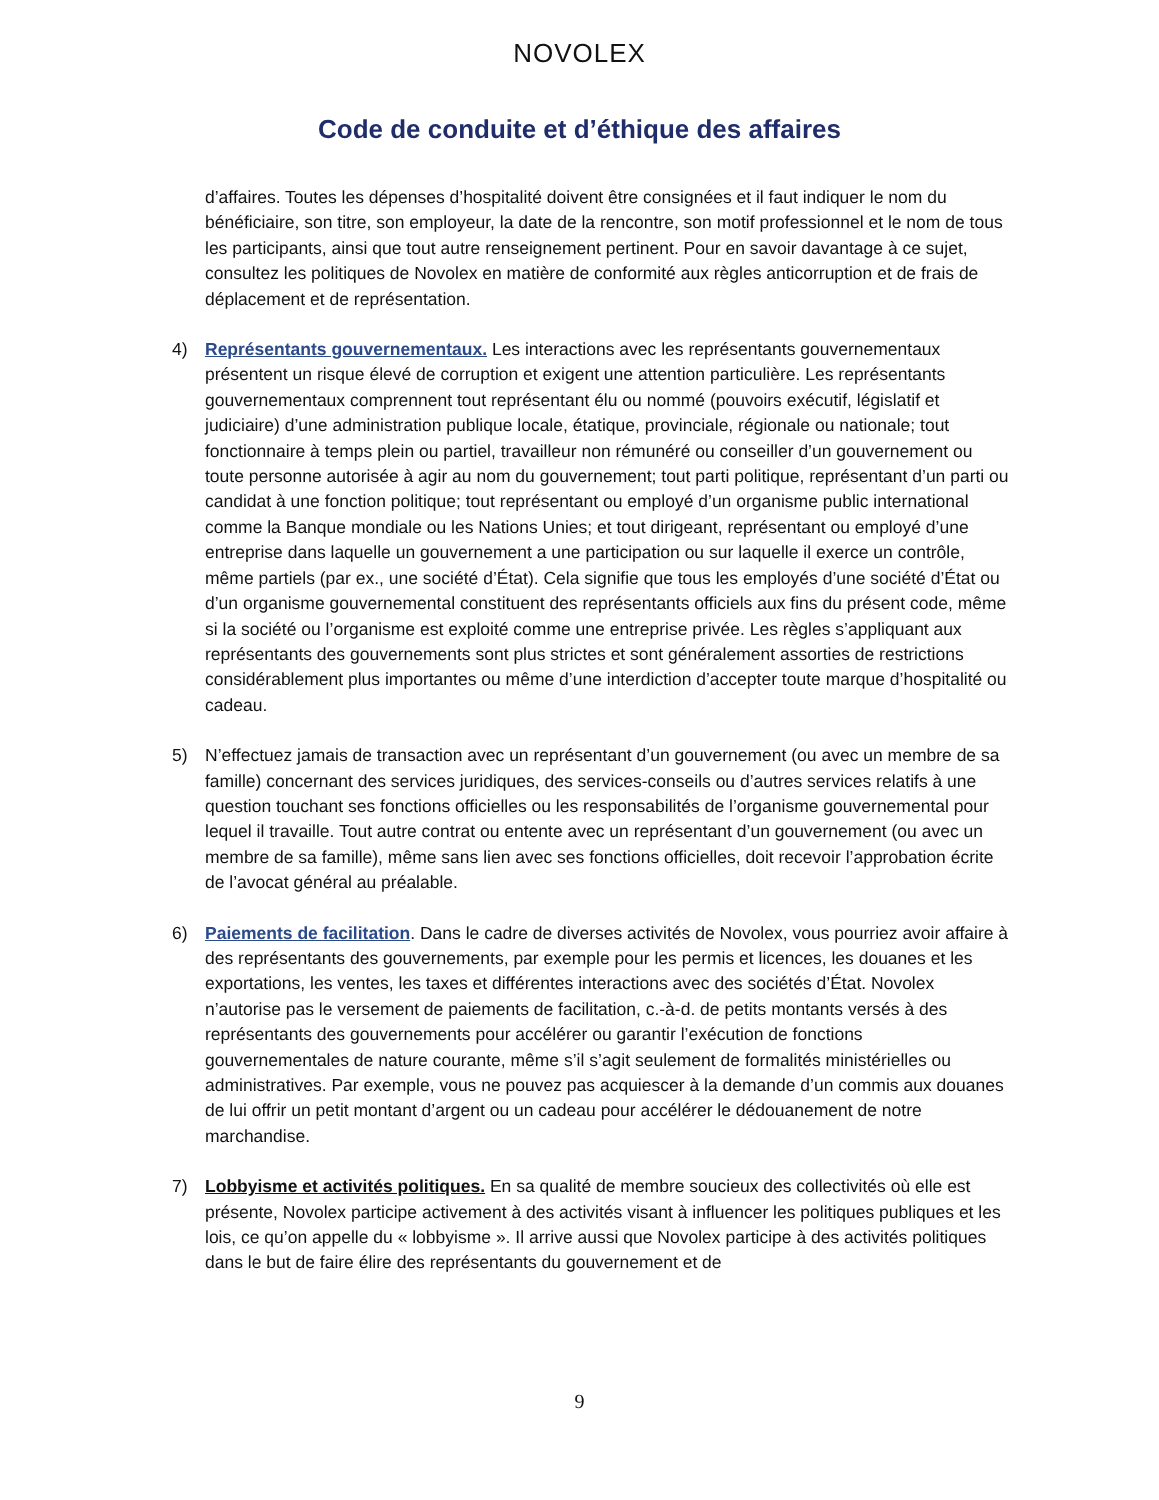NOVOLEX
Code de conduite et d’éthique des affaires
d’affaires. Toutes les dépenses d’hospitalité doivent être consignées et il faut indiquer le nom du bénéficiaire, son titre, son employeur, la date de la rencontre, son motif professionnel et le nom de tous les participants, ainsi que tout autre renseignement pertinent. Pour en savoir davantage à ce sujet, consultez les politiques de Novolex en matière de conformité aux règles anticorruption et de frais de déplacement et de représentation.
4) Représentants gouvernementaux. Les interactions avec les représentants gouvernementaux présentent un risque élevé de corruption et exigent une attention particulière. Les représentants gouvernementaux comprennent tout représentant élu ou nommé (pouvoirs exécutif, législatif et judiciaire) d’une administration publique locale, étatique, provinciale, régionale ou nationale; tout fonctionnaire à temps plein ou partiel, travailleur non rémunéré ou conseiller d’un gouvernement ou toute personne autorisée à agir au nom du gouvernement; tout parti politique, représentant d’un parti ou candidat à une fonction politique; tout représentant ou employé d’un organisme public international comme la Banque mondiale ou les Nations Unies; et tout dirigeant, représentant ou employé d’une entreprise dans laquelle un gouvernement a une participation ou sur laquelle il exerce un contrôle, même partiels (par ex., une société d’État). Cela signifie que tous les employés d’une société d’État ou d’un organisme gouvernemental constituent des représentants officiels aux fins du présent code, même si la société ou l’organisme est exploité comme une entreprise privée. Les règles s’appliquant aux représentants des gouvernements sont plus strictes et sont généralement assorties de restrictions considérablement plus importantes ou même d’une interdiction d’accepter toute marque d’hospitalité ou cadeau.
5) N’effectuez jamais de transaction avec un représentant d’un gouvernement (ou avec un membre de sa famille) concernant des services juridiques, des services-conseils ou d’autres services relatifs à une question touchant ses fonctions officielles ou les responsabilités de l’organisme gouvernemental pour lequel il travaille. Tout autre contrat ou entente avec un représentant d’un gouvernement (ou avec un membre de sa famille), même sans lien avec ses fonctions officielles, doit recevoir l’approbation écrite de l’avocat général au préalable.
6) Paiements de facilitation. Dans le cadre de diverses activités de Novolex, vous pourriez avoir affaire à des représentants des gouvernements, par exemple pour les permis et licences, les douanes et les exportations, les ventes, les taxes et différentes interactions avec des sociétés d’État. Novolex n’autorise pas le versement de paiements de facilitation, c.-à-d. de petits montants versés à des représentants des gouvernements pour accélérer ou garantir l’exécution de fonctions gouvernementales de nature courante, même s’il s’agit seulement de formalités ministérielles ou administratives. Par exemple, vous ne pouvez pas acquiescer à la demande d’un commis aux douanes de lui offrir un petit montant d’argent ou un cadeau pour accélérer le dédouanement de notre marchandise.
7) Lobbyisme et activités politiques. En sa qualité de membre soucieux des collectivités où elle est présente, Novolex participe activement à des activités visant à influencer les politiques publiques et les lois, ce qu’on appelle du « lobbyisme ». Il arrive aussi que Novolex participe à des activités politiques dans le but de faire élire des représentants du gouvernement et de
9